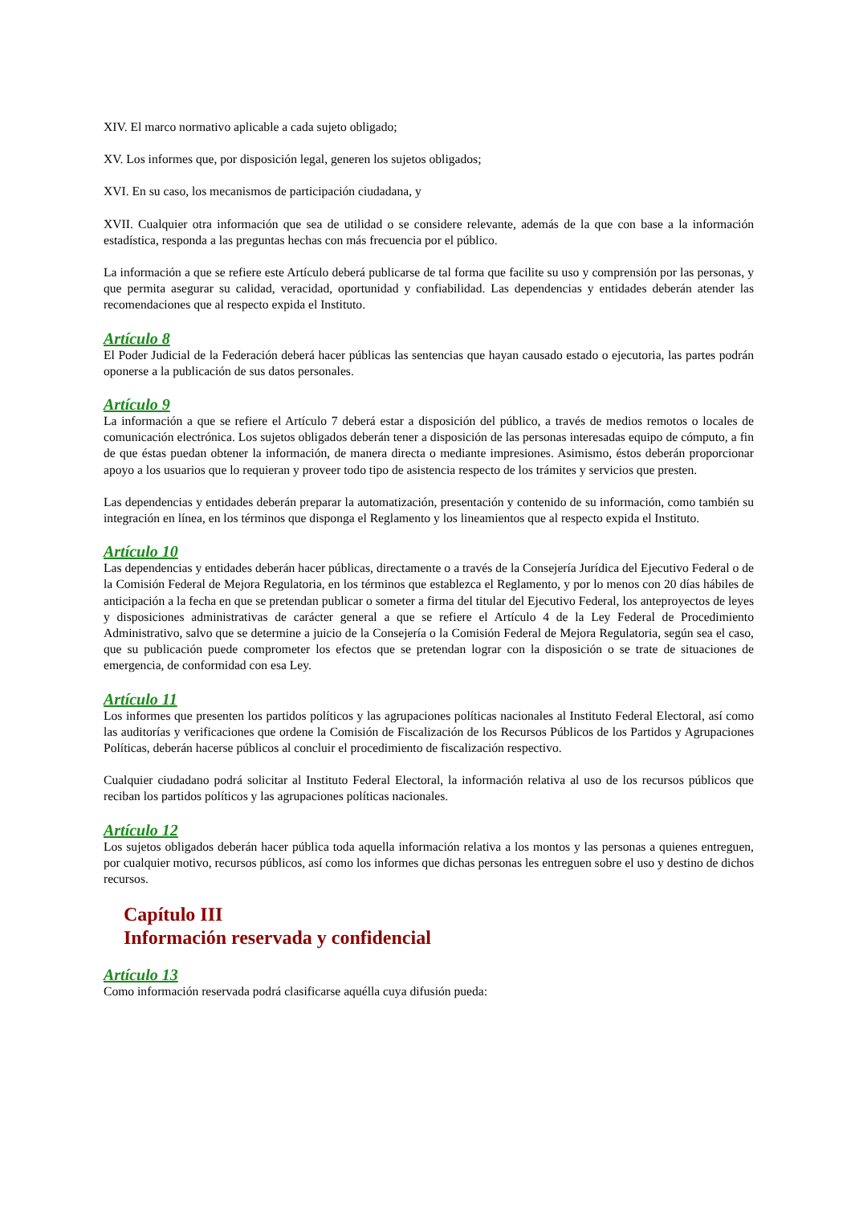XIV. El marco normativo aplicable a cada sujeto obligado;
XV. Los informes que, por disposición legal, generen los sujetos obligados;
XVI. En su caso, los mecanismos de participación ciudadana, y
XVII. Cualquier otra información que sea de utilidad o se considere relevante, además de la que con base a la información estadística, responda a las preguntas hechas con más frecuencia por el público.
La información a que se refiere este Artículo deberá publicarse de tal forma que facilite su uso y comprensión por las personas, y que permita asegurar su calidad, veracidad, oportunidad y confiabilidad. Las dependencias y entidades deberán atender las recomendaciones que al respecto expida el Instituto.
Artículo 8
El Poder Judicial de la Federación deberá hacer públicas las sentencias que hayan causado estado o ejecutoria, las partes podrán oponerse a la publicación de sus datos personales.
Artículo 9
La información a que se refiere el Artículo 7 deberá estar a disposición del público, a través de medios remotos o locales de comunicación electrónica. Los sujetos obligados deberán tener a disposición de las personas interesadas equipo de cómputo, a fin de que éstas puedan obtener la información, de manera directa o mediante impresiones. Asimismo, éstos deberán proporcionar apoyo a los usuarios que lo requieran y proveer todo tipo de asistencia respecto de los trámites y servicios que presten.
Las dependencias y entidades deberán preparar la automatización, presentación y contenido de su información, como también su integración en línea, en los términos que disponga el Reglamento y los lineamientos que al respecto expida el Instituto.
Artículo 10
Las dependencias y entidades deberán hacer públicas, directamente o a través de la Consejería Jurídica del Ejecutivo Federal o de la Comisión Federal de Mejora Regulatoria, en los términos que establezca el Reglamento, y por lo menos con 20 días hábiles de anticipación a la fecha en que se pretendan publicar o someter a firma del titular del Ejecutivo Federal, los anteproyectos de leyes y disposiciones administrativas de carácter general a que se refiere el Artículo 4 de la Ley Federal de Procedimiento Administrativo, salvo que se determine a juicio de la Consejería o la Comisión Federal de Mejora Regulatoria, según sea el caso, que su publicación puede comprometer los efectos que se pretendan lograr con la disposición o se trate de situaciones de emergencia, de conformidad con esa Ley.
Artículo 11
Los informes que presenten los partidos políticos y las agrupaciones políticas nacionales al Instituto Federal Electoral, así como las auditorías y verificaciones que ordene la Comisión de Fiscalización de los Recursos Públicos de los Partidos y Agrupaciones Políticas, deberán hacerse públicos al concluir el procedimiento de fiscalización respectivo.
Cualquier ciudadano podrá solicitar al Instituto Federal Electoral, la información relativa al uso de los recursos públicos que reciban los partidos políticos y las agrupaciones políticas nacionales.
Artículo 12
Los sujetos obligados deberán hacer pública toda aquella información relativa a los montos y las personas a quienes entreguen, por cualquier motivo, recursos públicos, así como los informes que dichas personas les entreguen sobre el uso y destino de dichos recursos.
Capítulo III
Información reservada y confidencial
Artículo 13
Como información reservada podrá clasificarse aquélla cuya difusión pueda: